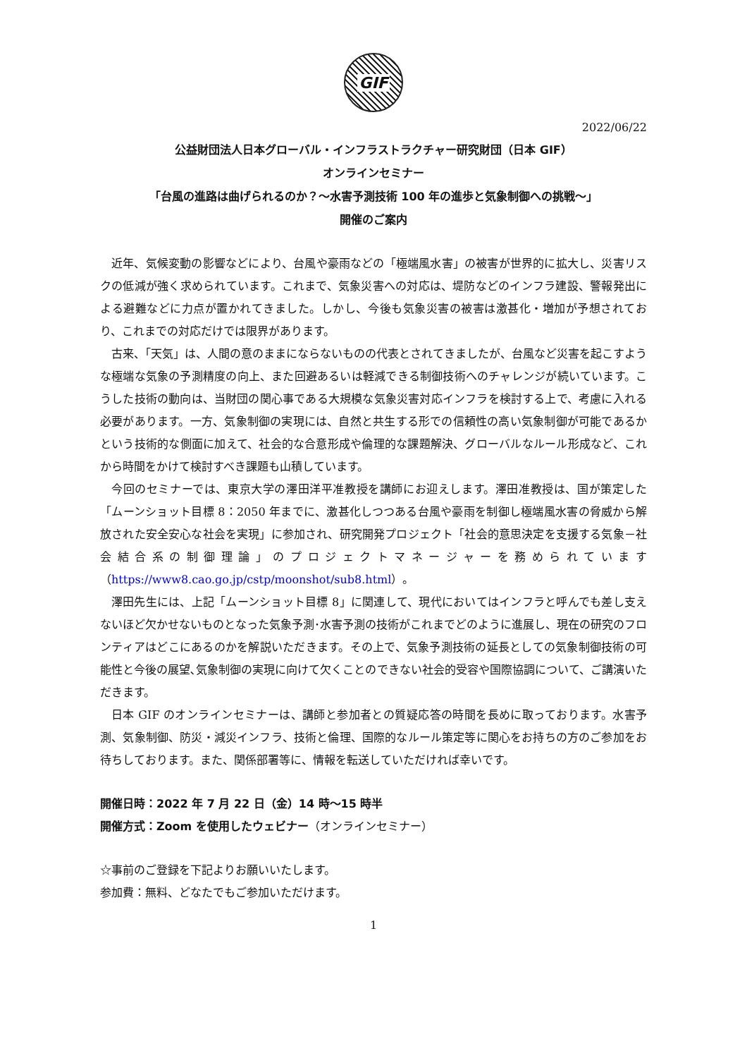GIF
2022/06/22
公益財団法人日本グローバル・インフラストラクチャー研究財団（日本 GIF）
オンラインセミナー
「台風の進路は曲げられるのか？～水害予測技術 100 年の進歩と気象制御への挑戦～」
開催のご案内
近年、気候変動の影響などにより、台風や豪雨などの「極端風水害」の被害が世界的に拡大し、災害リスクの低減が強く求められています。これまで、気象災害への対応は、堤防などのインフラ建設、警報発出による避難などに力点が置かれてきました。しかし、今後も気象災害の被害は激甚化・増加が予想されており、これまでの対応だけでは限界があります。
古来、「天気」は、人間の意のままにならないものの代表とされてきましたが、台風など災害を起こすような極端な気象の予測精度の向上、また回避あるいは軽減できる制御技術へのチャレンジが続いています。こうした技術の動向は、当財団の関心事である大規模な気象災害対応インフラを検討する上で、考慮に入れる必要があります。一方、気象制御の実現には、自然と共生する形での信頼性の高い気象制御が可能であるかという技術的な側面に加えて、社会的な合意形成や倫理的な課題解決、グローバルなルール形成など、これから時間をかけて検討すべき課題も山積しています。
今回のセミナーでは、東京大学の澤田洋平准教授を講師にお迎えします。澤田准教授は、国が策定した「ムーンショット目標 8：2050 年までに、激甚化しつつある台風や豪雨を制御し極端風水害の脅威から解放された安全安心な社会を実現」に参加され、研究開発プロジェクト「社会的意思決定を支援する気象－社会結合系の制御理論」のプロジェクトマネージャーを務められています（https://www8.cao.go.jp/cstp/moonshot/sub8.html）。
澤田先生には、上記「ムーンショット目標 8」に関連して、現代においてはインフラと呼んでも差し支えないほど欠かせないものとなった気象予測･水害予測の技術がこれまでどのように進展し、現在の研究のフロンティアはどこにあるのかを解説いただきます。その上で、気象予測技術の延長としての気象制御技術の可能性と今後の展望､気象制御の実現に向けて欠くことのできない社会的受容や国際協調について、ご講演いただきます。
日本 GIF のオンラインセミナーは、講師と参加者との質疑応答の時間を長めに取っております。水害予測、気象制御、防災・減災インフラ、技術と倫理、国際的なルール策定等に関心をお持ちの方のご参加をお待ちしております。また、関係部署等に、情報を転送していただければ幸いです。
開催日時：2022 年 7 月 22 日（金）14 時～15 時半
開催方式：Zoom を使用したウェビナー（オンラインセミナー）
☆事前のご登録を下記よりお願いいたします。
参加費：無料、どなたでもご参加いただけます。
1